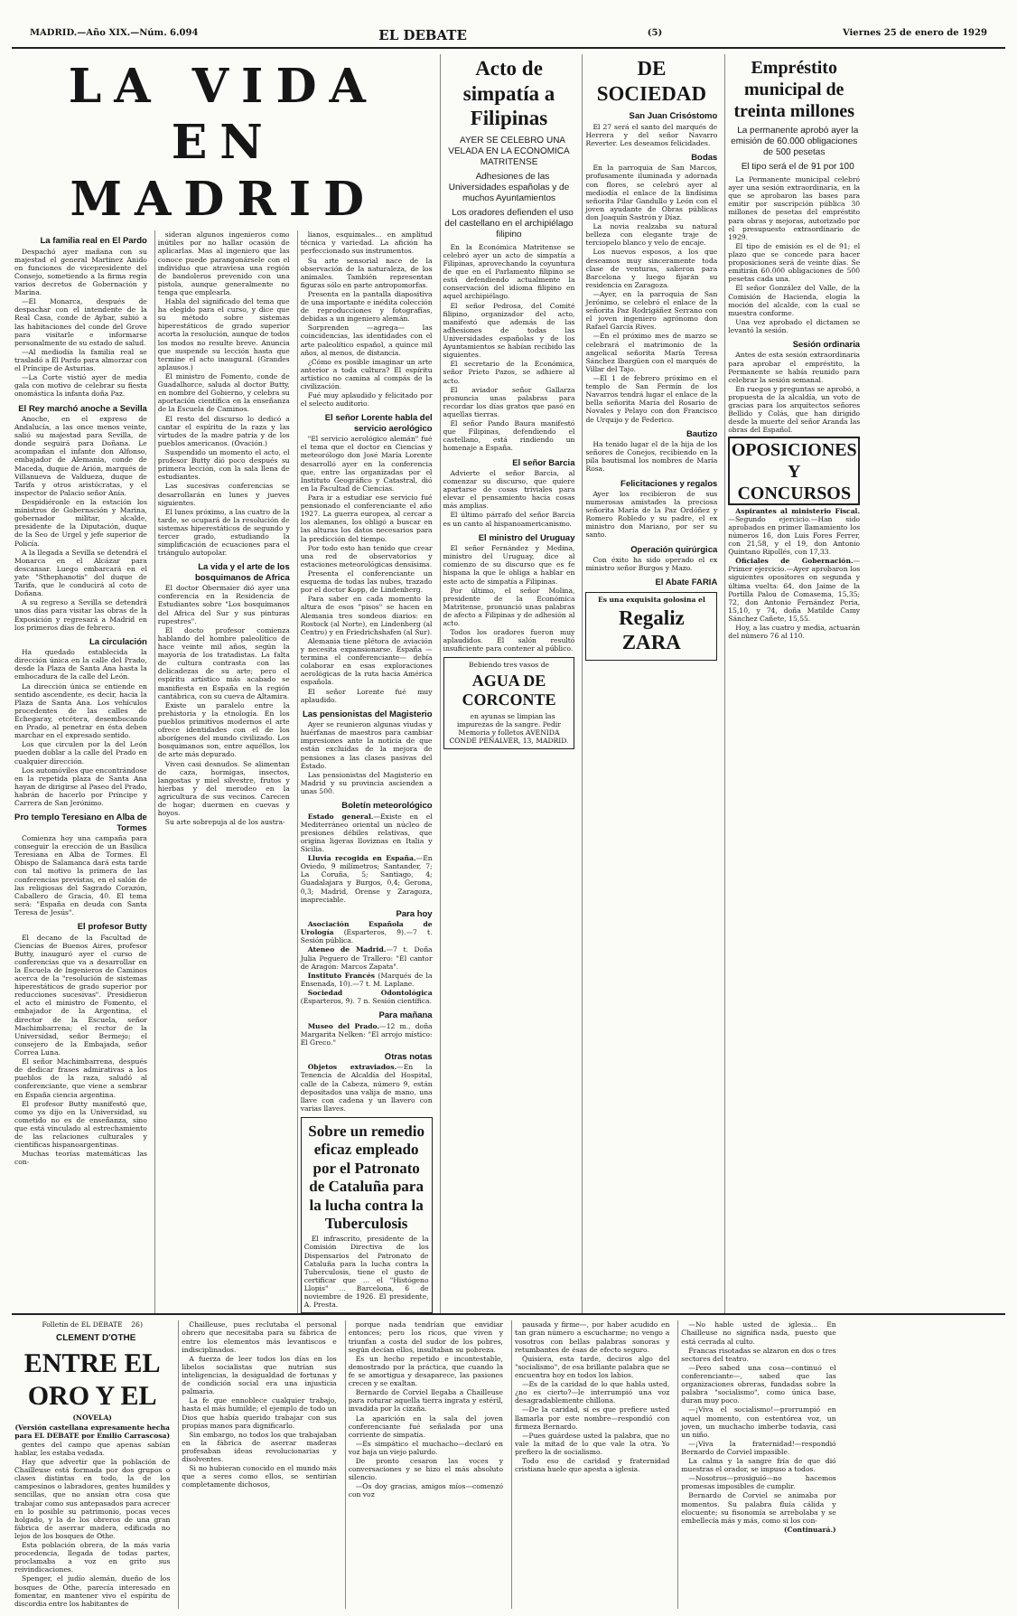MADRID.—Año XIX.—Núm. 6.094 EL DEBATE (5) Viernes 25 de enero de 1929
LA VIDA EN MADRID
La familia real en El Pardo
Despachó ayer mañana con su majestad el general Martínez Anido en funciones de vicepresidente del Consejo, sometiendo a la firma regia varios decretos de Gobernación y Marina.
—El Monarca, después de despachar con el intendente de la Real Casa, conde de Aybar, subió a las habitaciones del conde del Grove para visitarle e informarse personalmente de su estado de salud.
—Al mediodía la familia real se trasladó a El Pardo para almorzar con el Príncipe de Asturias.
—La Corte vistió ayer de media gala con motivo de celebrar su fiesta onomástica la infanta doña Paz.
El Rey marchó anoche a Sevilla
Anoche, en el expreso de Andalucía, a las once menos veinte, salió su majestad para Sevilla, de donde seguirá para Doñana. Le acompañan el infante don Alfonso, embajador de Alemania, conde de Maceda, duque de Arión, marqués de Villanueva de Valdueza, duque de Tarifa y otros aristócratas, y el inspector de Palacio señor Anía.
Despidiéronle en la estación los ministros de Gobernación y Marina, gobernador militar, alcalde, presidente de la Diputación, duque de la Seo de Urgel y jefe superior de Policía.
A la llegada a Sevilla se detendrá el Monarca en el Alcázar para descansar. Luego embarcará en el yate "Sthephanotis" del duque de Tarifa, que le conducirá al coto de Doñana.
A su regreso a Sevilla se detendrá unos días para visitar las obras de la Exposición y regresará a Madrid en los primeros días de febrero.
La circulación
Ha quedado establecida la dirección única en la calle del Prado, desde la Plaza de Santa Ana hasta la embocadura de la calle del León.
La dirección única se entiende en sentido ascendente, es decir, hacia la Plaza de Santa Ana. Los vehículos procedentes de las calles de Echegaray, etcétera, desembocando en Prado, al penetrar en ésta deben marchar en el expresado sentido.
Los que circulen por la del León pueden doblar a la calle del Prado en cualquier dirección.
Los automóviles que encontrándose en la repetida plaza de Santa Ana hayan de dirigirse al Paseo del Prado, habrán de hacerlo por Príncipe y Carrera de San Jerónimo.
Pro templo Teresiano en Alba de Tormes
Comienza hoy una campaña para conseguir la erección de un Basílica Teresiana en Alba de Tormes. El Obispo de Salamanca dará esta tarde con tal motivo la primera de las conferencias previstas, en el salón de las religiosas del Sagrado Corazón, Caballero de Gracia, 40. El tema será: "España en deuda con Santa Teresa de Jesús".
El profesor Butty
El decano de la Facultad de Ciencias de Buenos Aires, profesor Butty, inauguró ayer el curso de conferencias que va a desarrollar en la Escuela de Ingenieros de Caminos acerca de la "resolución de sistemas hiperestáticos de grado superior por reducciones sucesivas". Presidieron el acto el ministro de Fomento, el embajador de la Argentina, el director de la Escuela, señor Machimbarrena; el rector de la Universidad, señor Bermejo; el consejero de la Embajada, señor Correa Luna.
El señor Machimbarrena, después de dedicar frases admirativas a los pueblos de la raza, saludó al conferenciante, que viene a sembrar en España ciencia argentina.
El profesor Butty manifestó que, como ya dijo en la Universidad, su cometido no es de enseñanza, sino que está vinculado al estrechamiento de las relaciones culturales y científicas hispanoargentinas.
Muchas teorías matemáticas las con-
sideran algunos ingenieros como inútiles por no hallar ocasión de aplicarlas. Mas al ingeniero que las conoce puede parangonársele con el individuo que atraviesa una región de bandoleros prevenido con una pistola, aunque generalmente no tenga que emplearla.
Habla del significado del tema que ha elegido para el curso, y dice que su método sobre sistemas hiperestáticos de grado superior acorta la resolución, aunque de todos los modos no resulte breve. Anuncia que suspende su lección hasta que termine el acto inaugural. (Grandes aplausos.)
El ministro de Fomento, conde de Guadalhorce, saluda al doctor Butty, en nombre del Gobierno, y celebra su aportación científica en la enseñanza de la Escuela de Caminos.
El resto del discurso lo dedicó a cantar el espíritu de la raza y las virtudes de la madre patria y de los pueblos americanos. (Ovación.)
Suspendido un momento el acto, el profesor Butty dió poco después su primera lección, con la sala llena de estudiantes.
Las sucesivas conferencias se desarrollarán en lunes y jueves siguientes.
El lunes próximo, a las cuatro de la tarde, se ocupará de la resolución de sistemas hiperestáticos de segundo y tercer grado, estudiando la simplificación de ecuaciones para el triángulo autopolar.
La vida y el arte de los bosquimanos de Africa
El doctor Obermaier dió ayer una conferencia en la Residencia de Estudiantes sobre "Los bosquimanos del Africa del Sur y sus pinturas rupestres".
El docto profesor comienza hablando del hombre paleolítico de hace veinte mil años, según la mayoría de los tratadistas. La falta de cultura contrasta con las delicadezas de su arte; pero el espíritu artístico más acabado se manifiesta en España en la región cantábrica, con su cueva de Altamira.
Existe un paralelo entre la prehistoria y la etnología. En los pueblos primitivos modernos el arte ofrece identidades con el de los aborígenes del mundo civilizado. Los bosquimanos son, entre aquéllos, los de arte más depurado.
Viven casi desnudos. Se alimentan de caza, hormigas, insectos, langostas y miel silvestre, frutos y hierbas y del merodeo en la agricultura de sus vecinos. Carecen de hogar; duermen en cuevas y hoyos.
Su arte sobrepuja al de los austra-
lianos, esquimales... en amplitud técnica y variedad. La afición ha perfeccionado sus instrumentos.
Su arte sensorial nace de la observación de la naturaleza, de los animales. También representan figuras sólo en parte antropomorfas.
Presenta en la pantalla diapositiva de una importante e inédita colección de reproducciones y fotografías, debidas a un ingeniero alemán.
Sorprenden —agrega— las coincidencias, las identidades con el arte paleolítico español, a quince mil años, al menos, de distancia.
¿Cómo es posible imaginar un arte anterior a toda cultura? El espíritu artístico no camina al compás de la civilización.
Fué muy aplaudido y felicitado por el selecto auditorio.
El señor Lorente habla del servicio aerológico
"El servicio aerológico alemán" fué el tema que el doctor en Ciencias y meteorólogo don José María Lorente desarrolló ayer en la conferencia que, entre las organizadas por el Instituto Geográfico y Catastral, dió en la Facultad de Ciencias.
Para ir a estudiar ese servicio fué pensionado el conferenciante el año 1927. La guerra europea, al cercar a los alemanes, los obligó a buscar en las alturas los datos necesarios para la predicción del tiempo.
Por todo esto han tenido que crear una red de observatorios y estaciones meteorológicas densísima.
Presenta el conferenciante un esquema de todas las nubes, trazado por el doctor Kopp, de Lindenberg.
Para saber en cada momento la altura de esos "pisos" se hacen en Alemania tres sondeos diarios: en Rostock (al Norte), en Lindenberg (al Centro) y en Friedrichshafen (al Sur).
Alemania tiene plétora de aviación y necesita expansionarse. España —termina el conferenciante— debía colaborar en esas exploraciones aerológicas de la ruta hacia América española.
El señor Lorente fué muy aplaudido.
Las pensionistas del Magisterio
Ayer se reunieron algunas viudas y huérfanas de maestros para cambiar impresiones ante la noticia de que están excluídas de la mejora de pensiones a las clases pasivas del Estado.
Las pensionistas del Magisterio en Madrid y su provincia ascienden a unas 500.
Boletín meteorológico
Estado general.—Existe en el Mediterráneo oriental un núcleo de presiones débiles relativas, que origina ligeras lloviznas en Italia y Sicilia.
Lluvia recogida en España.—En Oviedo, 9 milímetros; Santander, 7; La Coruña, 5; Santiago, 4; Guadalajara y Burgos, 0,4; Gerona, 0,3; Madrid, Orense y Zaragoza, inapreciable.
Para hoy
Asociación Española de Urología (Esparteros, 9).—7 t. Sesión pública.
Ateneo de Madrid.—7 t. Doña Julia Peguero de Trallero: "El cantor de Aragón: Marcos Zapata".
Instituto Francés (Marqués de la Ensenada, 10).—7 t. M. Laplane.
Sociedad Odontológica (Esparteros, 9). 7 n. Sesión científica.
Para mañana
Museo del Prado.—12 m., doña Margarita Nelken: "El arrojo místico: El Greco."
Otras notas
Objetos extraviados.—En la Tenencia de Alcaldía del Hospital, calle de la Cabeza, número 9, están depositados una valija de mano, una llave con cadena y un llavero con varias llaves.
Sobre un remedio eficaz empleado por el Patronato de Cataluña para la lucha contra la Tuberculosis
El infrascrito, presidente de la Comisión Directiva de los Dispensarios del Patronato de Cataluña para la lucha contra la Tuberculosis, tiene el gusto de certificar que ... el "Histógeno Llopis" ... Barcelona, 6 de noviembre de 1926. El presidente, A. Presta.
Acto de simpatía a Filipinas
AYER SE CELEBRO UNA VELADA EN LA ECONOMICA MATRITENSE
Adhesiones de las Universidades españolas y de muchos Ayuntamientos
Los oradores defienden el uso del castellano en el archipiélago filipino
En la Económica Matritense se celebró ayer un acto de simpatía a Filipinas, aprovechando la coyuntura de que en el Parlamento filipino se está defendiendo actualmente la conservación del idioma filipino en aquel archipiélago.
El señor Pedrosa, del Comité filipino, organizador del acto, manifestó que además de las adhesiones de todas las Universidades españolas y de los Ayuntamientos se habían recibido las siguientes.
El secretario de la Económica, señor Prieto Pazos, se adhiere al acto.
El aviador señor Gallarza pronuncia unas palabras para recordar los días gratos que pasó en aquellas tierras.
El señor Pando Baura manifestó que Filipinas, defendiendo el castellano, está rindiendo un homenaje a España.
El señor Barcia
Advierte el señor Barcia, al comenzar su discurso, que quiere apartarse de cosas triviales para elevar el pensamiento hacia cosas más amplias.
El último párrafo del señor Barcia es un canto al hispanoamericanismo.
El ministro del Uruguay
El señor Fernández y Medina, ministro del Uruguay, dice al comienzo de su discurso que es fe hispana la que le obliga a hablar en este acto de simpatía a Filipinas.
Por último, el señor Molina, presidente de la Económica Matritense, pronunció unas palabras de afecto a Filipinas y de adhesión al acto.
Todos los oradores fueron muy aplaudidos. El salón resultó insuficiente para contener al público.
Bebiendo tres vasos de
AGUA DE CORCONTE
en ayunas se limpian las impurezas de la sangre. Pedir Memoria y folletos AVENIDA CONDE PEÑALVER, 13, MADRID.
DE SOCIEDAD
San Juan Crisóstomo
El 27 será el santo del marqués de Herrera y del señor Navarro Reverter. Les deseamos felicidades.
Bodas
En la parroquia de San Marcos, profusamente iluminada y adornada con flores, se celebró ayer al mediodía el enlace de la lindísima señorita Pilar Gandullo y León con el joven ayudante de Obras públicas don Joaquín Sastrón y Díaz.
La novia realzaba su natural belleza con elegante traje de terciopelo blanco y velo de encaje.
Los nuevos esposos, a los que deseamos muy sinceramente toda clase de venturas, salieron para Barcelona y luego fijarán su residencia en Zaragoza.
—Ayer, en la parroquia de San Jerónimo, se celebró el enlace de la señorita Paz Rodrigáñez Serrano con el joven ingeniero agrónomo don Rafael García Rives.
—En el próximo mes de marzo se celebrará el matrimonio de la angelical señorita María Teresa Sánchez Ibargüen con el marqués de Villar del Tajo.
—El 1 de febrero próximo en el templo de San Fermín de los Navarros tendrá lugar el enlace de la bella señorita María del Rosario de Novales y Pelayo con don Francisco de Urquijo y de Federico.
Bautizo
Ha tenido lugar el de la hija de los señores de Conejos, recibiendo en la pila bautismal los nombres de María Rosa.
Felicitaciones y regalos
Ayer los recibieron de sus numerosas amistades la preciosa señorita María de la Paz Ordóñez y Romero Robledo y su padre, el ex ministro don Mariano, por ser su santo.
Operación quirúrgica
Con éxito ha sido operado el ex ministro señor Burgos y Mazo.
El Abate FARIA
Es una exquisita golosina el
Regaliz ZARA
Empréstito municipal de treinta millones
La permanente aprobó ayer la emisión de 60.000 obligaciones de 500 pesetas
El tipo será el de 91 por 100
La Permanente municipal celebró ayer una sesión extraordinaria, en la que se aprobaron las bases para emitir por suscripción pública 30 millones de pesetas del empréstito para obras y mejoras, autorizado por el presupuesto extraordinario de 1929.
El tipo de emisión es el de 91; el plazo que se concede para hacer proposiciones será de veinte días. Se emitirán 60.000 obligaciones de 500 pesetas cada una.
El señor González del Valle, de la Comisión de Hacienda, elogia la moción del alcalde, con la cual se muestra conforme.
Una vez aprobado el dictamen se levantó la sesión.
Sesión ordinaria
Antes de esta sesión extraordinaria para aprobar el empréstito, la Permanente se había reunido para celebrar la sesión semanal.
En ruegos y preguntas se aprobó, a propuesta de la alcaldía, un voto de gracias para los arquitectos señores Bellido y Colás, que han dirigido desde la muerte del señor Aranda las obras del Español.
OPOSICIONES Y CONCURSOS
Aspirantes al ministerio Fiscal.—Segundo ejercicio.—Han sido aprobados en primer llamamiento los números 16, don Luis Fores Ferrer, con 21,58, y el 19, don Antonio Quintano Ripollés, con 17,33.
Oficiales de Gobernación.—Primer ejercicio.—Ayer aprobaron los siguientes opositores en segunda y última vuelta: 64, don Jaime de la Portilla Palou de Comasema, 15,35; 72, don Antonio Fernández Peria, 15,10, y 74, doña Matilde Camy Sánchez Cañete, 15,55.
Hoy, a las cuatro y media, actuarán del número 76 al 110.
Folletín de EL DEBATE 26)
CLEMENT D'OTHE
ENTRE EL ORO Y EL
(NOVELA)
(Versión castellana expresamente hecha para EL DEBATE por Emilio Carrascosa)
gentes del campo que apenas sabían hablar, les estaba vedada.
Hay que advertir que la población de Chailleuse está formada por dos grupos o clases distintas en todo, la de los campesinos o labradores, gentes humildes y sencillas, que no ansían otra cosa que trabajar como sus antepasados para acrecer en lo posible su patrimonio, pocas veces holgado, y la de los obreros de una gran fábrica de aserrar madera, edificada no lejos de los bosques de Othe.
Esta población obrera, de la más varia procedencia, llegada de todas partes, proclamaba a voz en grito sus reivindicaciones.
Spenger, el judío alemán, dueño de los bosques de Othe, parecía interesado en fomentar, en mantener vivo el espíritu de discordia entre los habitantes de
Chailleuse, pues reclutaba el personal obrero que necesitaba para su fábrica de entre los elementos más levantiscos e indisciplinados.
A fuerza de leer todos los días en los libelos socialistas que nutrían sus inteligencias, la desigualdad de fortunas y de condición social era una injusticia palmaria.
La fe que ennoblece cualquier trabajo, hasta el más humilde; el ejemplo de todo un Dios que había querido trabajar con sus propias manos para dignificarlo.
Sin embargo, no todos los que trabajaban en la fábrica de aserrar maderas profesaban ideas revolucionarias y disolventes.
Si no hubieran conocido en el mundo más que a seres como ellos, se sentirían completamente dichosos,
porque nada tendrían que envidiar entonces; pero los ricos, que viven y triunfan a costa del sudor de los pobres, según decían ellos, insultaban su pobreza.
Es un hecho repetido e incontestable, demostrado por la práctica, que cuando la fe se amortigua y desaparece, las pasiones crecen y se exaltan.
Bernardo de Corviel llegaba a Chailleuse para roturar aquella tierra ingrata y estéril, invadida por la cizaña.
La aparición en la sala del joven conferenciante fué señalada por una corriente de simpatía.
—Es simpático el muchacho—declaró en voz baja un viejo palurdo.
De pronto cesaron las voces y conversaciones y se hizo el más absoluto silencio.
—Os doy gracias, amigos míos—comenzó con voz
pausada y firme—, por haber acudido en tan gran número a escucharme; no vengo a vosotros con bellas palabras sonoras y retumbantes de ésas de efecto seguro.
Quisiera, esta tarde, deciros algo del "socialismo", de esa brillante palabra que se encuentra hoy en todos los labios.
—Es de la caridad de lo que habla usted, ¿no es cierto?—le interrumpió una voz desagradablemente chillona.
—De la caridad, sí es que prefiere usted llamarla por este nombre—respondió con firmeza Bernardo.
—Pues guárdese usted la palabra, que no vale la mitad de lo que vale la otra. Yo prefiero la de socialismo.
Todo eso de caridad y fraternidad cristiana huele que apesta a iglesia.
—No hable usted de iglesia... En Chailleuse no significa nada, puesto que está cerrada al culto.
Francas risotadas se alzaron en dos o tres sectores del teatro.
—Pero sabed una cosa—continuó el conferenciante—, sabed que las organizaciones obreras, fundadas sobre la palabra "socialismo", como única base, duran muy poco.
—¡Viva el socialismo!—prorrumpió en aquel momento, con estentórea voz, un joven, un muchacho imberbe todavía, casi un niño.
—¡Viva la fraternidad!—respondió Bernardo de Corviel impasible.
La calma y la sangre fría de que dió muestras el orador, se impuso a todos.
—Nosotros—prosiguió—no hacemos promesas imposibles de cumplir.
Bernardo de Corviel se animaba por momentos. Su palabra fluía cálida y elocuente; su fisonomía se arrebolaba y se embellecía más y más, como si los con-
(Continuará.)